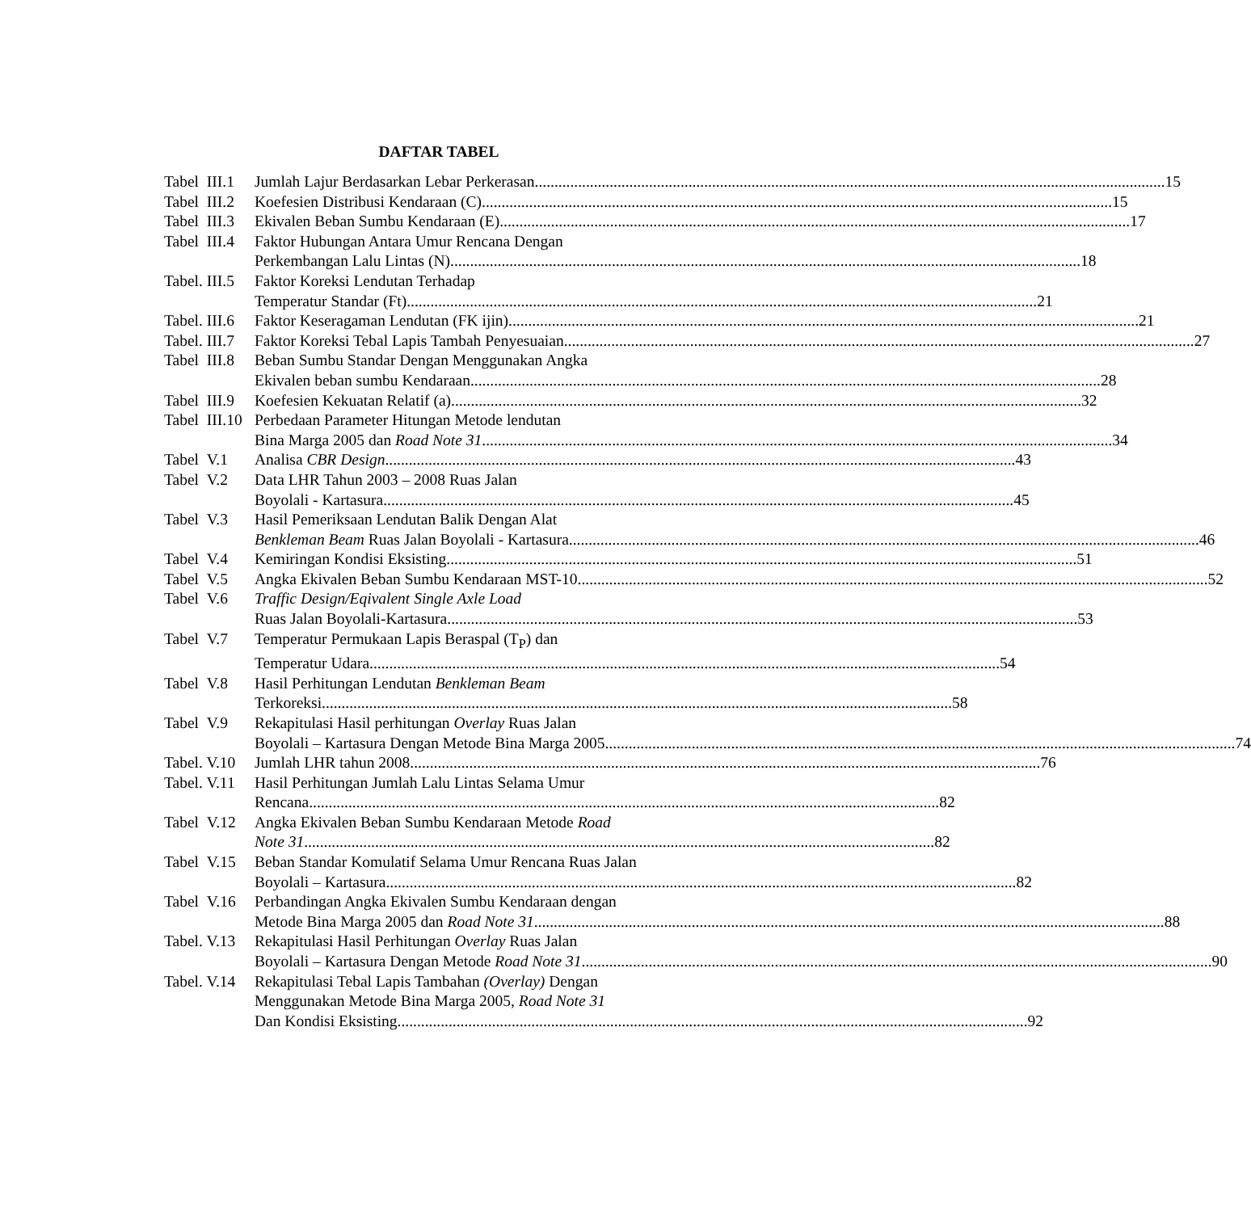DAFTAR TABEL
Tabel III.1 Jumlah Lajur Berdasarkan Lebar Perkerasan 15
Tabel III.2 Koefesien Distribusi Kendaraan (C) 15
Tabel III.3 Ekivalen Beban Sumbu Kendaraan (E) 17
Tabel III.4 Faktor Hubungan Antara Umur Rencana Dengan
Perkembangan Lalu Lintas (N) 18
Tabel. III.5 Faktor Koreksi Lendutan Terhadap
Temperatur Standar (Ft) 21
Tabel. III.6 Faktor Keseragaman Lendutan (FK ijin) 21
Tabel. III.7 Faktor Koreksi Tebal Lapis Tambah Penyesuaian 27
Tabel III.8 Beban Sumbu Standar Dengan Menggunakan Angka
Ekivalen beban sumbu Kendaraan 28
Tabel III.9 Koefesien Kekuatan Relatif (a) 32
Tabel III.10 Perbedaan Parameter Hitungan Metode lendutan
Bina Marga 2005 dan Road Note 31 34
Tabel V.1 Analisa CBR Design 43
Tabel V.2 Data LHR Tahun 2003 – 2008 Ruas Jalan
Boyolali - Kartasura 45
Tabel V.3 Hasil Pemeriksaan Lendutan Balik Dengan Alat
Benkleman Beam Ruas Jalan Boyolali - Kartasura 46
Tabel V.4 Kemiringan Kondisi Eksisting 51
Tabel V.5 Angka Ekivalen Beban Sumbu Kendaraan MST-10 52
Tabel V.6 Traffic Design/Eqivalent Single Axle Load
Ruas Jalan Boyolali-Kartasura 53
Tabel V.7 Temperatur Permukaan Lapis Beraspal (T<sub>P</sub>) dan
Temperatur Udara 54
Tabel V.8 Hasil Perhitungan Lendutan Benkleman Beam
Terkoreksi 58
Tabel V.9 Rekapitulasi Hasil perhitungan Overlay Ruas Jalan
Boyolali – Kartasura Dengan Metode Bina Marga 2005 74
Tabel. V.10 Jumlah LHR tahun 2008 76
Tabel. V.11 Hasil Perhitungan Jumlah Lalu Lintas Selama Umur
Rencana 82
Tabel V.12 Angka Ekivalen Beban Sumbu Kendaraan Metode Road
Note 31 82
Tabel V.15 Beban Standar Komulatif Selama Umur Rencana Ruas Jalan
Boyolali – Kartasura 82
Tabel V.16 Perbandingan Angka Ekivalen Sumbu Kendaraan dengan
Metode Bina Marga 2005 dan Road Note 31 88
Tabel. V.13 Rekapitulasi Hasil Perhitungan Overlay Ruas Jalan
Boyolali – Kartasura Dengan Metode Road Note 31 90
Tabel. V.14 Rekapitulasi Tebal Lapis Tambahan (Overlay) Dengan
Menggunakan Metode Bina Marga 2005, Road Note 31
Dan Kondisi Eksisting 92